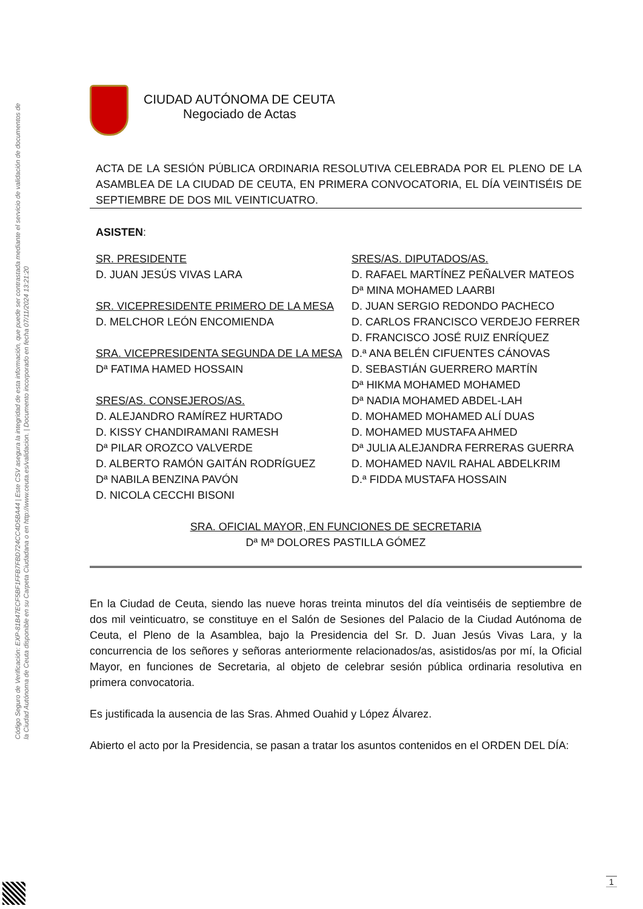Código Seguro de Verificación: EXP-81B47ECF5BF1FFB7FBD724CC4D5BA44 | Este CSV asegura la integridad de esta información, que puede ser contrastada mediante el servicio de validación de documentos de la Ciudad Autónoma de Ceuta disponible en su Carpeta Ciudadana o en http://www.ceuta.es/validacion. | Documento incorporado en fecha 07/11/2024 13:21:20
CIUDAD AUTÓNOMA DE CEUTA
Negociado de Actas
ACTA DE LA SESIÓN PÚBLICA ORDINARIA RESOLUTIVA CELEBRADA POR EL PLENO DE LA ASAMBLEA DE LA CIUDAD DE CEUTA, EN PRIMERA CONVOCATORIA, EL DÍA VEINTISÉIS DE SEPTIEMBRE DE DOS MIL VEINTICUATRO.
ASISTEN:
SR. PRESIDENTE
D. JUAN JESÚS VIVAS LARA
SR. VICEPRESIDENTE PRIMERO DE LA MESA
D. MELCHOR LEÓN ENCOMIENDA
SRA. VICEPRESIDENTA SEGUNDA DE LA MESA
Dª FATIMA HAMED HOSSAIN
SRES/AS. CONSEJEROS/AS.
D. ALEJANDRO RAMÍREZ HURTADO
D. KISSY CHANDIRAMANI RAMESH
Dª PILAR OROZCO VALVERDE
D. ALBERTO RAMÓN GAITÁN RODRÍGUEZ
Dª NABILA BENZINA PAVÓN
D. NICOLA CECCHI BISONI
SRES/AS. DIPUTADOS/AS.
D. RAFAEL MARTÍNEZ PEÑALVER MATEOS
Dª MINA MOHAMED LAARBI
D. JUAN SERGIO REDONDO PACHECO
D. CARLOS FRANCISCO VERDEJO FERRER
D. FRANCISCO JOSÉ RUIZ ENRÍQUEZ
D.ª ANA BELÉN CIFUENTES CÁNOVAS
D. SEBASTIÁN GUERRERO MARTÍN
Dª HIKMA MOHAMED MOHAMED
Dª NADIA MOHAMED ABDEL-LAH
D. MOHAMED MOHAMED ALÍ DUAS
D. MOHAMED MUSTAFA AHMED
Dª JULIA ALEJANDRA FERRERAS GUERRA
D. MOHAMED NAVIL RAHAL ABDELKRIM
D.ª FIDDA MUSTAFA HOSSAIN
SRA. OFICIAL MAYOR, EN FUNCIONES DE SECRETARIA
Dª Mª DOLORES PASTILLA GÓMEZ
En la Ciudad de Ceuta, siendo las nueve horas treinta minutos del día veintiséis de septiembre de dos mil veinticuatro, se constituye en el Salón de Sesiones del Palacio de la Ciudad Autónoma de Ceuta, el Pleno de la Asamblea, bajo la Presidencia del Sr. D. Juan Jesús Vivas Lara, y la concurrencia de los señores y señoras anteriormente relacionados/as, asistidos/as por mí, la Oficial Mayor, en funciones de Secretaria, al objeto de celebrar sesión pública ordinaria resolutiva en primera convocatoria.
Es justificada la ausencia de las Sras. Ahmed Ouahid y López Álvarez.
Abierto el acto por la Presidencia, se pasan a tratar los asuntos contenidos en el ORDEN DEL DÍA:
1